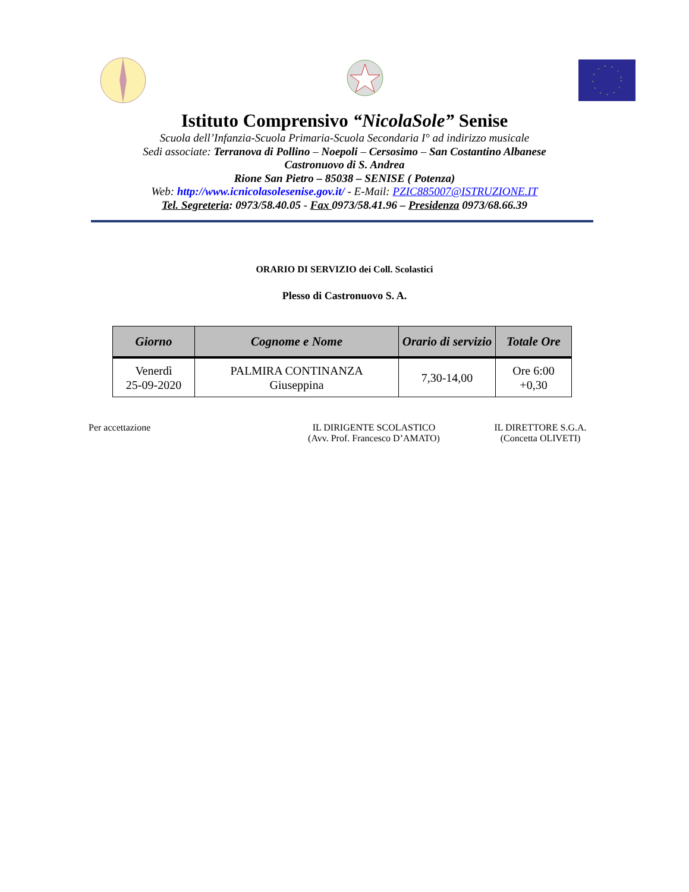Istituto Comprensivo “NicolaSole” Senise
Scuola dell’Infanzia-Scuola Primaria-Scuola Secondaria I° ad indirizzo musicale
Sedi associate: Terranova di Pollino – Noepoli – Cersosimo – San Costantino Albanese
Castronuovo di S. Andrea
Rione San Pietro – 85038 – SENISE ( Potenza)
Web: http://www.icnicolasolesenise.gov.it/ - E-Mail: PZIC885007@ISTRUZIONE.IT
Tel. Segreteria: 0973/58.40.05 - Fax 0973/58.41.96 – Presidenza 0973/68.66.39
ORARIO DI SERVIZIO dei Coll. Scolastici
Plesso di Castronuovo S. A.
| Giorno | Cognome e Nome | Orario di servizio | Totale Ore |
| --- | --- | --- | --- |
| Venerdì 25-09-2020 | PALMIRA CONTINANZA Giuseppina | 7,30-14,00 | Ore 6:00 +0,30 |
Per accettazione IL DIRIGENTE SCOLASTICO
(Avv. Prof. Francesco D’AMATO)
IL DIRETTORE S.G.A.
(Concetta OLIVETI)